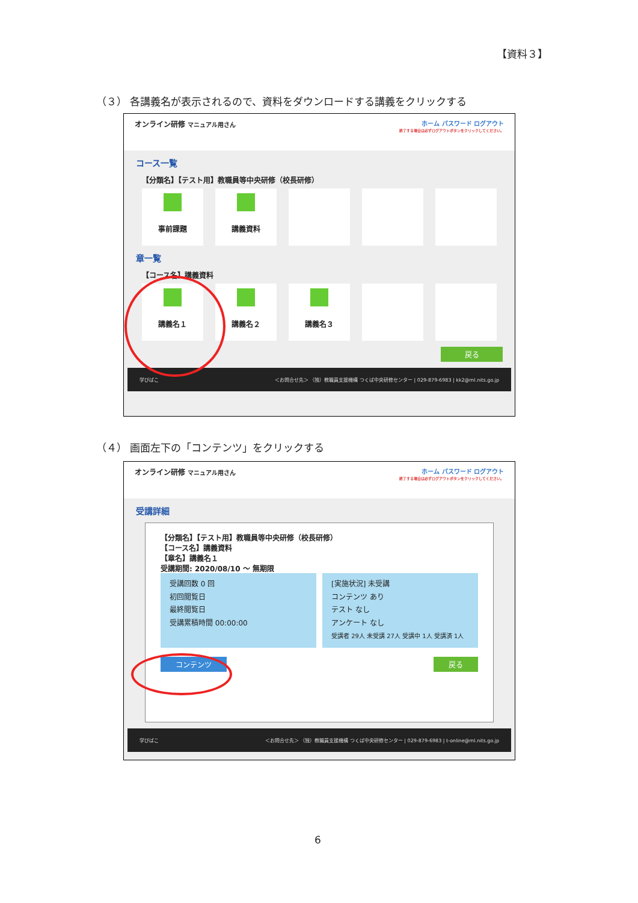【資料３】
（３） 各講義名が表示されるので、資料をダウンロードする講義をクリックする
オンライン研修 マニュアル用さん ホーム パスワード ログアウト
終了する場合は必ずログアウトボタンをクリックしてください。
コース一覧
【分類名】【テスト用】教職員等中央研修（校長研修）
事前課題 講義資料
章一覧
【コース名】講義資料
講義名１ 講義名２ 講義名３
戻る
学びばこ ＜お問合せ先＞ （独）教職員支援機構 つくば中央研修センター | 029-879-6983 | kk2@ml.nits.go.jp
（４） 画面左下の「コンテンツ」をクリックする
オンライン研修 マニュアル用さん ホーム パスワード ログアウト
終了する場合は必ずログアウトボタンをクリックしてください。
受講詳細
【分類名】【テスト用】教職員等中央研修（校長研修）
【コース名】講義資料
【章名】講義名１
受講期間: 2020/08/10 ～ 無期限
受講回数 0 回
初回閲覧日
最終閲覧日
受講累積時間 00:00:00
[実施状況] 未受講
コンテンツ あり
テスト なし
アンケート なし
受講者 29人 未受講 27人 受講中 1人 受講済 1人
コンテンツ 戻る
学びばこ ＜お問合せ先＞ （独）教職員支援機構 つくば中央研修センター | 029-879-6983 | t-online@ml.nits.go.jp
6